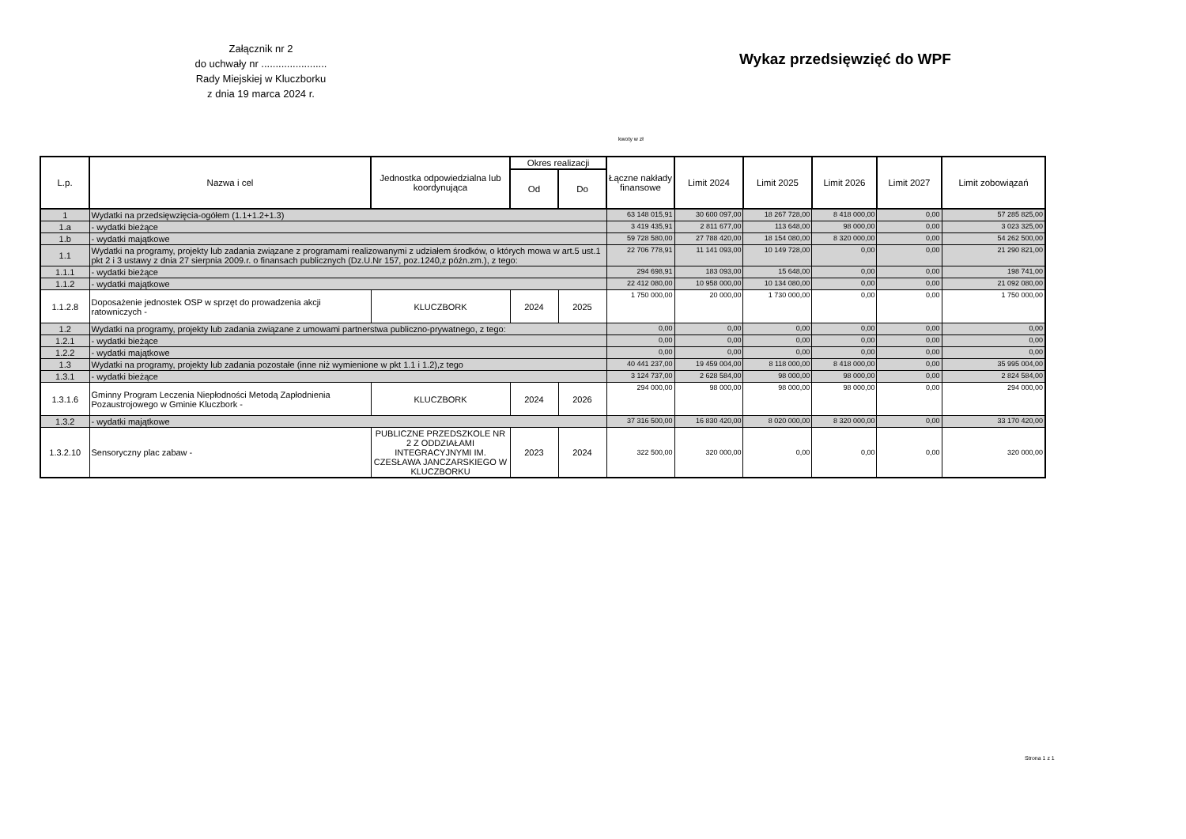Załącznik nr 2
do uchwały nr .......................
Rady Miejskiej w Kluczborku
z dnia 19 marca 2024 r.
Wykaz przedsięwzięć do WPF
kwoty w zł
| L.p. | Nazwa i cel | Jednostka odpowiedzialna lub koordynująca | Okres realizacji | | Łączne nakłady finansowe | Limit 2024 | Limit 2025 | Limit 2026 | Limit 2027 | Limit zobowiązań |
| --- | --- | --- | --- | --- | --- | --- | --- | --- | --- | --- |
| | | | Od | Do | | | | | | |
| 1 | Wydatki na przedsięwzięcia-ogółem (1.1+1.2+1.3) | | | | 63 148 015,91 | 30 600 097,00 | 18 267 728,00 | 8 418 000,00 | 0,00 | 57 285 825,00 |
| 1.a | - wydatki bieżące | | | | 3 419 435,91 | 2 811 677,00 | 113 648,00 | 98 000,00 | 0,00 | 3 023 325,00 |
| 1.b | - wydatki majątkowe | | | | 59 728 580,00 | 27 788 420,00 | 18 154 080,00 | 8 320 000,00 | 0,00 | 54 262 500,00 |
| 1.1 | Wydatki na programy, projekty lub zadania związane z programami realizowanymi z udziałem środków, o których mowa w art.5 ust.1 pkt 2 i 3 ustawy z dnia 27 sierpnia 2009.r. o finansach publicznych (Dz.U.Nr 157, poz.1240,z późn.zm.), z tego: | | | | 22 706 778,91 | 11 141 093,00 | 10 149 728,00 | 0,00 | 0,00 | 21 290 821,00 |
| 1.1.1 | - wydatki bieżące | | | | 294 698,91 | 183 093,00 | 15 648,00 | 0,00 | 0,00 | 198 741,00 |
| 1.1.2 | - wydatki majątkowe | | | | 22 412 080,00 | 10 958 000,00 | 10 134 080,00 | 0,00 | 0,00 | 21 092 080,00 |
| 1.1.2.8 | Doposażenie jednostek OSP w sprzęt do prowadzenia akcji ratowniczych - | KLUCZBORK | 2024 | 2025 | 1 750 000,00 | 20 000,00 | 1 730 000,00 | 0,00 | 0,00 | 1 750 000,00 |
| 1.2 | Wydatki na programy, projekty lub zadania związane z umowami partnerstwa publiczno-prywatnego, z tego: | | | | 0,00 | 0,00 | 0,00 | 0,00 | 0,00 | 0,00 |
| 1.2.1 | - wydatki bieżące | | | | 0,00 | 0,00 | 0,00 | 0,00 | 0,00 | 0,00 |
| 1.2.2 | - wydatki majątkowe | | | | 0,00 | 0,00 | 0,00 | 0,00 | 0,00 | 0,00 |
| 1.3 | Wydatki na programy, projekty lub zadania pozostałe (inne niż wymienione w pkt 1.1 i 1.2),z tego | | | | 40 441 237,00 | 19 459 004,00 | 8 118 000,00 | 8 418 000,00 | 0,00 | 35 995 004,00 |
| 1.3.1 | - wydatki bieżące | | | | 3 124 737,00 | 2 628 584,00 | 98 000,00 | 98 000,00 | 0,00 | 2 824 584,00 |
| 1.3.1.6 | Gminny Program Leczenia Niepłodności Metodą Zapłodnienia Pozaustrojowego w Gminie Kluczbork - | KLUCZBORK | 2024 | 2026 | 294 000,00 | 98 000,00 | 98 000,00 | 98 000,00 | 0,00 | 294 000,00 |
| 1.3.2 | - wydatki majątkowe | | | | 37 316 500,00 | 16 830 420,00 | 8 020 000,00 | 8 320 000,00 | 0,00 | 33 170 420,00 |
| 1.3.2.10 | Sensoryczny plac zabaw - | PUBLICZNE PRZEDSZKOLE NR 2 Z ODDZIAŁAMI INTEGRACYJNYMI IM. CZESŁAWA JANCZARSKIEGO W KLUCZBORKU | 2023 | 2024 | 322 500,00 | 320 000,00 | 0,00 | 0,00 | 0,00 | 320 000,00 |
Strona 1 z 1